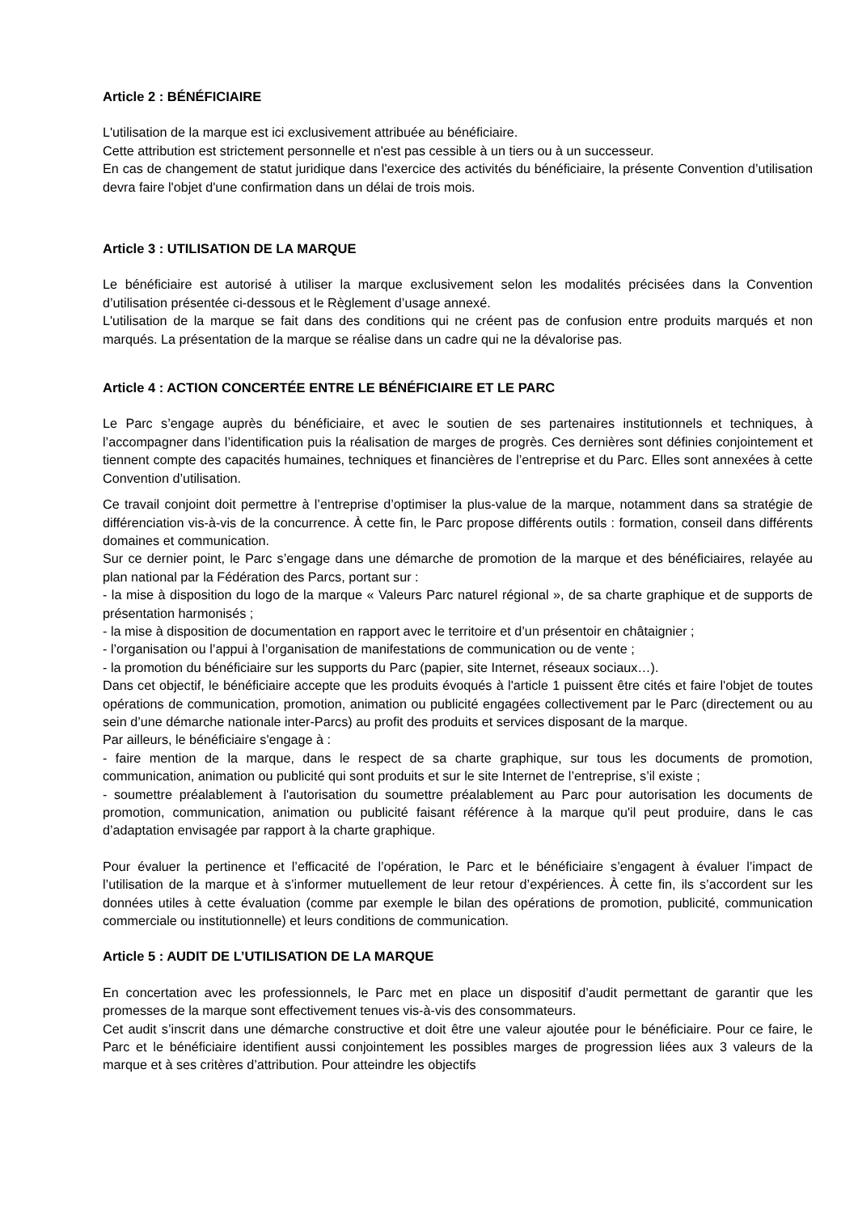Article 2 : BÉNÉFICIAIRE
L'utilisation de la marque est ici exclusivement attribuée au bénéficiaire.
Cette attribution est strictement personnelle et n'est pas cessible à un tiers ou à un successeur.
En cas de changement de statut juridique dans l'exercice des activités du bénéficiaire, la présente Convention d’utilisation devra faire l'objet d'une confirmation dans un délai de trois mois.
Article 3 : UTILISATION DE LA MARQUE
Le bénéficiaire est autorisé à utiliser la marque exclusivement selon les modalités précisées dans la Convention d’utilisation présentée ci-dessous et le Règlement d’usage annexé.
L'utilisation de la marque se fait dans des conditions qui ne créent pas de confusion entre produits marqués et non marqués. La présentation de la marque se réalise dans un cadre qui ne la dévalorise pas.
Article 4 : ACTION CONCERTÉE ENTRE LE BÉNÉFICIAIRE ET LE PARC
Le Parc s’engage auprès du bénéficiaire, et avec le soutien de ses partenaires institutionnels et techniques, à l’accompagner dans l’identification puis la réalisation de marges de progrès. Ces dernières sont définies conjointement et tiennent compte des capacités humaines, techniques et financières de l’entreprise et du Parc. Elles sont annexées à cette Convention d’utilisation.
Ce travail conjoint doit permettre à l’entreprise d’optimiser la plus-value de la marque, notamment dans sa stratégie de différenciation vis-à-vis de la concurrence. À cette fin, le Parc propose différents outils : formation, conseil dans différents domaines et communication.
Sur ce dernier point, le Parc s’engage dans une démarche de promotion de la marque et des bénéficiaires, relayée au plan national par la Fédération des Parcs, portant sur :
- la mise à disposition du logo de la marque « Valeurs Parc naturel régional », de sa charte graphique et de supports de présentation harmonisés ;
- la mise à disposition de documentation en rapport avec le territoire et d’un présentoir en châtaignier ;
- l’organisation ou l’appui à l’organisation de manifestations de communication ou de vente ;
- la promotion du bénéficiaire sur les supports du Parc (papier, site Internet, réseaux sociaux…).
Dans cet objectif, le bénéficiaire accepte que les produits évoqués à l'article 1 puissent être cités et faire l'objet de toutes opérations de communication, promotion, animation ou publicité engagées collectivement par le Parc (directement ou au sein d’une démarche nationale inter-Parcs) au profit des produits et services disposant de la marque.
Par ailleurs, le bénéficiaire s'engage à :
- faire mention de la marque, dans le respect de sa charte graphique, sur tous les documents de promotion, communication, animation ou publicité qui sont produits et sur le site Internet de l’entreprise, s’il existe ;
- soumettre préalablement à l'autorisation du soumettre préalablement au Parc pour autorisation les documents de promotion, communication, animation ou publicité faisant référence à la marque qu'il peut produire, dans le cas d’adaptation envisagée par rapport à la charte graphique.
Pour évaluer la pertinence et l’efficacité de l’opération, le Parc et le bénéficiaire s’engagent à évaluer l’impact de l’utilisation de la marque et à s’informer mutuellement de leur retour d’expériences. À cette fin, ils s’accordent sur les données utiles à cette évaluation (comme par exemple le bilan des opérations de promotion, publicité, communication commerciale ou institutionnelle) et leurs conditions de communication.
Article 5 : AUDIT DE L’UTILISATION DE LA MARQUE
En concertation avec les professionnels, le Parc met en place un dispositif d’audit permettant de garantir que les promesses de la marque sont effectivement tenues vis-à-vis des consommateurs.
Cet audit s’inscrit dans une démarche constructive et doit être une valeur ajoutée pour le bénéficiaire. Pour ce faire, le Parc et le bénéficiaire identifient aussi conjointement les possibles marges de progression liées aux 3 valeurs de la marque et à ses critères d’attribution. Pour atteindre les objectifs